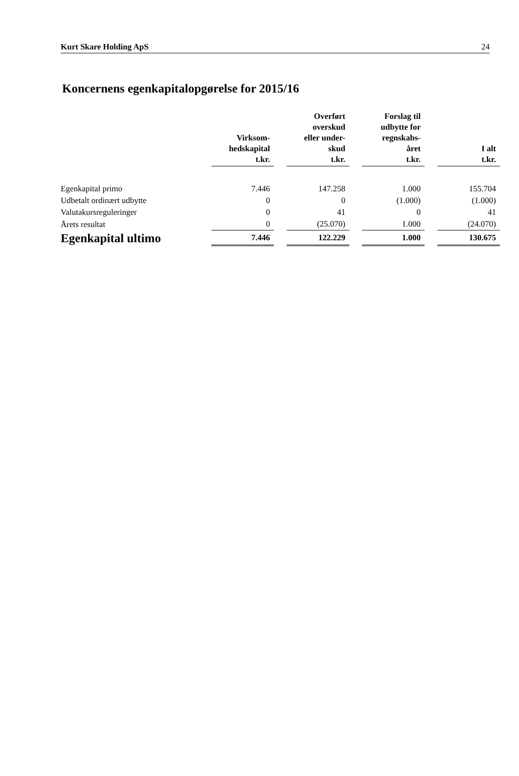Kurt Skare Holding ApS 24
Koncernens egenkapitalopgørelse for 2015/16
| | Virksom- hedskapital t.kr. | | Overført overskud eller under- skud t.kr. | | Forslag til udbytte for regnskabs- året t.kr. | | I alt t.kr. |
| --- | --- | --- | --- | --- | --- | --- | --- |
| Egenkapital primo | 7.446 | | 147.258 | | 1.000 | | 155.704 |
| Udbetalt ordinært udbytte | 0 | | 0 | | (1.000) | | (1.000) |
| Valutakursreguleringer | 0 | | 41 | | 0 | | 41 |
| Årets resultat | 0 | | (25.070) | | 1.000 | | (24.070) |
| Egenkapital ultimo | 7.446 | | 122.229 | | 1.000 | | 130.675 |